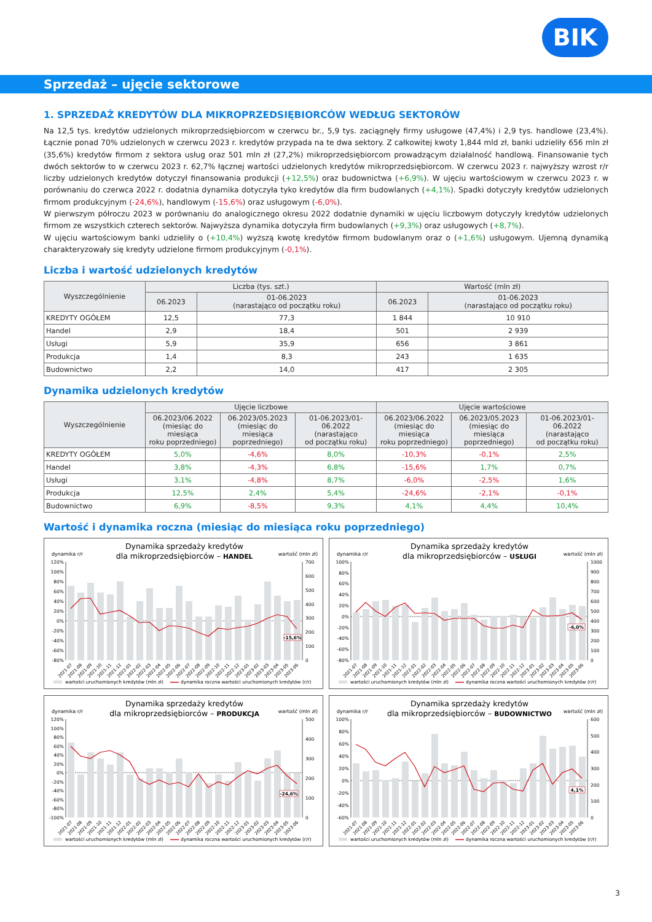BIK
Sprzedaż – ujęcie sektorowe
1. SPRZEDAŻ KREDYTÓW DLA MIKROPRZEDSIĘBIORCÓW WEDŁUG SEKTORÓW
Na 12,5 tys. kredytów udzielonych mikroprzedsiębiorcom w czerwcu br., 5,9 tys. zaciągnęły firmy usługowe (47,4%) i 2,9 tys. handlowe (23,4%). Łącznie ponad 70% udzielonych w czerwcu 2023 r. kredytów przypada na te dwa sektory. Z całkowitej kwoty 1,844 mld zł, banki udzieliły 656 mln zł (35,6%) kredytów firmom z sektora usług oraz 501 mln zł (27,2%) mikroprzedsiębiorcom prowadzącym działalność handlową. Finansowanie tych dwóch sektorów to w czerwcu 2023 r. 62,7% łącznej wartości udzielonych kredytów mikroprzedsiębiorcom. W czerwcu 2023 r. najwyższy wzrost r/r liczby udzielonych kredytów dotyczył finansowania produkcji (+12,5%) oraz budownictwa (+6,9%). W ujęciu wartościowym w czerwcu 2023 r. w porównaniu do czerwca 2022 r. dodatnia dynamika dotyczyła tyko kredytów dla firm budowlanych (+4,1%). Spadki dotyczyły kredytów udzielonych firmom produkcyjnym (-24,6%), handlowym (-15,6%) oraz usługowym (-6,0%).
W pierwszym półroczu 2023 w porównaniu do analogicznego okresu 2022 dodatnie dynamiki w ujęciu liczbowym dotyczyły kredytów udzielonych firmom ze wszystkich czterech sektorów. Najwyższa dynamika dotyczyła firm budowlanych (+9,3%) oraz usługowych (+8,7%).
W ujęciu wartościowym banki udzieliły o (+10,4%) wyższą kwotę kredytów firmom budowlanym oraz o (+1,6%) usługowym. Ujemną dynamiką charakteryzowały się kredyty udzielone firmom produkcyjnym (-0,1%).
Liczba i wartość udzielonych kredytów
| Wyszczególnienie | Liczba (tys. szt.) | | Wartość (mln zł) | |
| --- | --- | --- | --- | --- |
| | 06.2023 | 01-06.2023 (narastająco od początku roku) | 06.2023 | 01-06.2023 (narastająco od początku roku) |
| KREDYTY OGÓŁEM | 12,5 | 77,3 | 1 844 | 10 910 |
| Handel | 2,9 | 18,4 | 501 | 2 939 |
| Usługi | 5,9 | 35,9 | 656 | 3 861 |
| Produkcja | 1,4 | 8,3 | 243 | 1 635 |
| Budownictwo | 2,2 | 14,0 | 417 | 2 305 |
Dynamika udzielonych kredytów
| Wyszczególnienie | Ujęcie liczbowe | | | Ujęcie wartościowe | | |
| --- | --- | --- | --- | --- | --- | --- |
| | 06.2023/06.2022 (miesiąc do miesiąca roku poprzedniego) | 06.2023/05.2023 (miesiąc do miesiąca poprzedniego) | 01-06.2023/01-06.2022 (narastająco od początku roku) | 06.2023/06.2022 (miesiąc do miesiąca roku poprzedniego) | 06.2023/05.2023 (miesiąc do miesiąca poprzedniego) | 01-06.2023/01-06.2022 (narastająco od początku roku) |
| KREDYTY OGÓŁEM | 5,0% | -4,6% | 8,0% | -10,3% | -0,1% | 2,5% |
| Handel | 3,8% | -4,3% | 6,8% | -15,6% | 1,7% | 0,7% |
| Usługi | 3,1% | -4,8% | 8,7% | -6,0% | -2,5% | 1,6% |
| Produkcja | 12,5% | 2,4% | 5,4% | -24,6% | -2,1% | -0,1% |
| Budownictwo | 6,9% | -8,5% | 9,3% | 4,1% | 4,4% | 10,4% |
Wartość i dynamika roczna (miesiąc do miesiąca roku poprzedniego)
Dynamika sprzedaży kredytów
dla mikroprzedsiębiorców – HANDEL
dynamika r/r
wartość (mln zł)
120%
100%
80%
60%
40%
20%
0%
-20%
-40%
-60%
-80%
700
600
500
400
300
200
100
0
-15,6%
2021-07
2021-08
2021-09
2021-10
2021-11
2021-12
2022-01
2022-02
2022-03
2022-04
2022-05
2022-06
2022-07
2022-08
2022-09
2022-10
2022-11
2022-12
2023-01
2023-02
2023-03
2023-04
2023-05
2023-06
wartości uruchomionych kredytów (mln zł)
dynamika roczna wartości uruchomionych kredytów (r/r)
Dynamika sprzedaży kredytów
dla mikroprzedsiębiorców – USŁUGI
dynamika r/r
wartość (mln zł)
100%
80%
60%
40%
20%
0%
-20%
-40%
-60%
-80%
1000
900
800
700
600
500
400
300
200
100
0
-6,0%
2021-07
2021-08
2021-09
2021-10
2021-11
2021-12
2022-01
2022-02
2022-03
2022-04
2022-05
2022-06
2022-07
2022-08
2022-09
2022-10
2022-11
2022-12
2023-01
2023-02
2023-03
2023-04
2023-05
2023-06
wartości uruchomionych kredytów (mln zł)
dynamika roczna wartości uruchomionych kredytów (r/r)
Dynamika sprzedaży kredytów
dla mikroprzedsiębiorców – PRODUKCJA
dynamika r/r
wartość (mln zł)
120%
100%
80%
60%
40%
20%
0%
-20%
-40%
-60%
-80%
-100%
500
400
300
200
100
0
-24,6%
2021-07
2021-08
2021-09
2021-10
2021-11
2021-12
2022-01
2022-02
2022-03
2022-04
2022-05
2022-06
2022-07
2022-08
2022-09
2022-10
2022-11
2022-12
2023-01
2023-02
2023-03
2023-04
2023-05
2023-06
wartości uruchomionych kredytów (mln zł)
dynamika roczna wartości uruchomionych kredytów (r/r)
Dynamika sprzedaży kredytów
dla mikroprzedsiębiorców – BUDOWNICTWO
dynamika r/r
wartość (mln zł)
100%
80%
60%
40%
20%
0%
-20%
-40%
-60%
600
500
400
300
200
100
0
4,1%
2021-07
2021-08
2021-09
2021-10
2021-11
2021-12
2022-01
2022-02
2022-03
2022-04
2022-05
2022-06
2022-07
2022-08
2022-09
2022-10
2022-11
2022-12
2023-01
2023-02
2023-03
2023-04
2023-05
2023-06
wartości uruchomionych kredytów (mln zł)
dynamika roczna wartości uruchomionych kredytów (r/r)
3